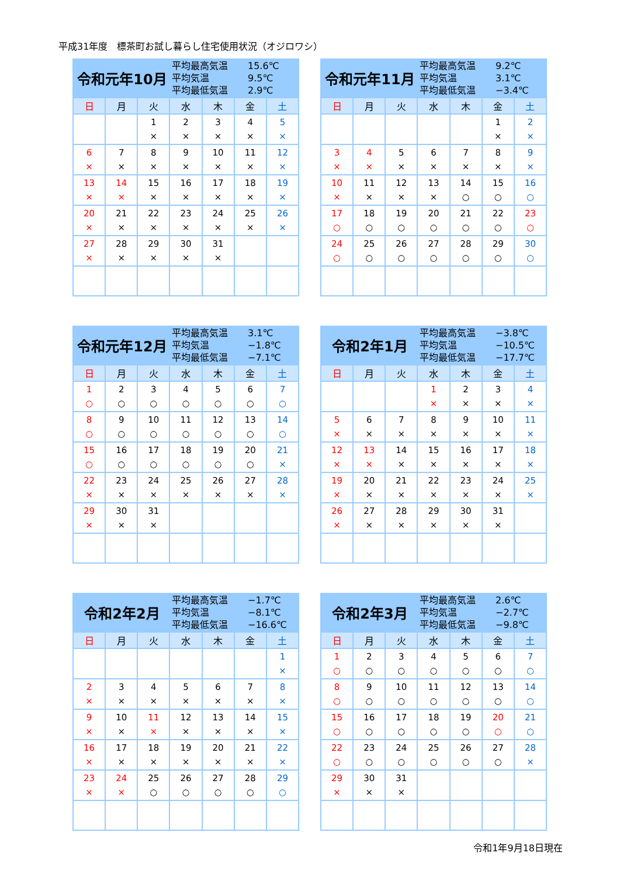平成31年度　標茶町お試し暮らし住宅使用状況（オジロワシ）
令和元年10月
平均最高気温 15.6℃
平均気温 9.5℃
平均最低気温 2.9℃
| 日 | 月 | 火 | 水 | 木 | 金 | 土 |
| --- | --- | --- | --- | --- | --- | --- |
| | | 1 × | 2 × | 3 × | 4 × | 5 × |
| 6 × | 7 × | 8 × | 9 × | 10 × | 11 × | 12 × |
| 13 × | 14 × | 15 × | 16 × | 17 × | 18 × | 19 × |
| 20 × | 21 × | 22 × | 23 × | 24 × | 25 × | 26 × |
| 27 × | 28 × | 29 × | 30 × | 31 × | | |
令和元年11月
平均最高気温 9.2℃
平均気温 3.1℃
平均最低気温 −3.4℃
| 日 | 月 | 火 | 水 | 木 | 金 | 土 |
| --- | --- | --- | --- | --- | --- | --- |
| | | | | | 1 × | 2 × |
| 3 × | 4 × | 5 × | 6 × | 7 × | 8 × | 9 × |
| 10 × | 11 × | 12 × | 13 × | 14 ○ | 15 ○ | 16 ○ |
| 17 ○ | 18 ○ | 19 ○ | 20 ○ | 21 ○ | 22 ○ | 23 ○ |
| 24 ○ | 25 ○ | 26 ○ | 27 ○ | 28 ○ | 29 ○ | 30 ○ |
令和元年12月
平均最高気温 3.1℃
平均気温 −1.8℃
平均最低気温 −7.1℃
| 日 | 月 | 火 | 水 | 木 | 金 | 土 |
| --- | --- | --- | --- | --- | --- | --- |
| 1 ○ | 2 ○ | 3 ○ | 4 ○ | 5 ○ | 6 ○ | 7 ○ |
| 8 ○ | 9 ○ | 10 ○ | 11 ○ | 12 ○ | 13 ○ | 14 ○ |
| 15 ○ | 16 ○ | 17 ○ | 18 ○ | 19 ○ | 20 ○ | 21 × |
| 22 × | 23 × | 24 × | 25 × | 26 × | 27 × | 28 × |
| 29 × | 30 × | 31 × | | | | |
令和2年1月
平均最高気温 −3.8℃
平均気温 −10.5℃
平均最低気温 −17.7℃
| 日 | 月 | 火 | 水 | 木 | 金 | 土 |
| --- | --- | --- | --- | --- | --- | --- |
| | | | 1 × | 2 × | 3 × | 4 × |
| 5 × | 6 × | 7 × | 8 × | 9 × | 10 × | 11 × |
| 12 × | 13 × | 14 × | 15 × | 16 × | 17 × | 18 × |
| 19 × | 20 × | 21 × | 22 × | 23 × | 24 × | 25 × |
| 26 × | 27 × | 28 × | 29 × | 30 × | 31 × | |
令和2年2月
平均最高気温 −1.7℃
平均気温 −8.1℃
平均最低気温 −16.6℃
| 日 | 月 | 火 | 水 | 木 | 金 | 土 |
| --- | --- | --- | --- | --- | --- | --- |
| | | | | | | 1 × |
| 2 × | 3 × | 4 × | 5 × | 6 × | 7 × | 8 × |
| 9 × | 10 × | 11 × | 12 × | 13 × | 14 × | 15 × |
| 16 × | 17 × | 18 × | 19 × | 20 × | 21 × | 22 × |
| 23 × | 24 × | 25 ○ | 26 ○ | 27 ○ | 28 ○ | 29 ○ |
令和2年3月
平均最高気温 2.6℃
平均気温 −2.7℃
平均最低気温 −9.8℃
| 日 | 月 | 火 | 水 | 木 | 金 | 土 |
| --- | --- | --- | --- | --- | --- | --- |
| 1 ○ | 2 ○ | 3 ○ | 4 ○ | 5 ○ | 6 ○ | 7 ○ |
| 8 ○ | 9 ○ | 10 ○ | 11 ○ | 12 ○ | 13 ○ | 14 ○ |
| 15 ○ | 16 ○ | 17 ○ | 18 ○ | 19 ○ | 20 ○ | 21 ○ |
| 22 ○ | 23 ○ | 24 ○ | 25 ○ | 26 ○ | 27 ○ | 28 × |
| 29 × | 30 × | 31 × | | | | |
令和1年9月18日現在